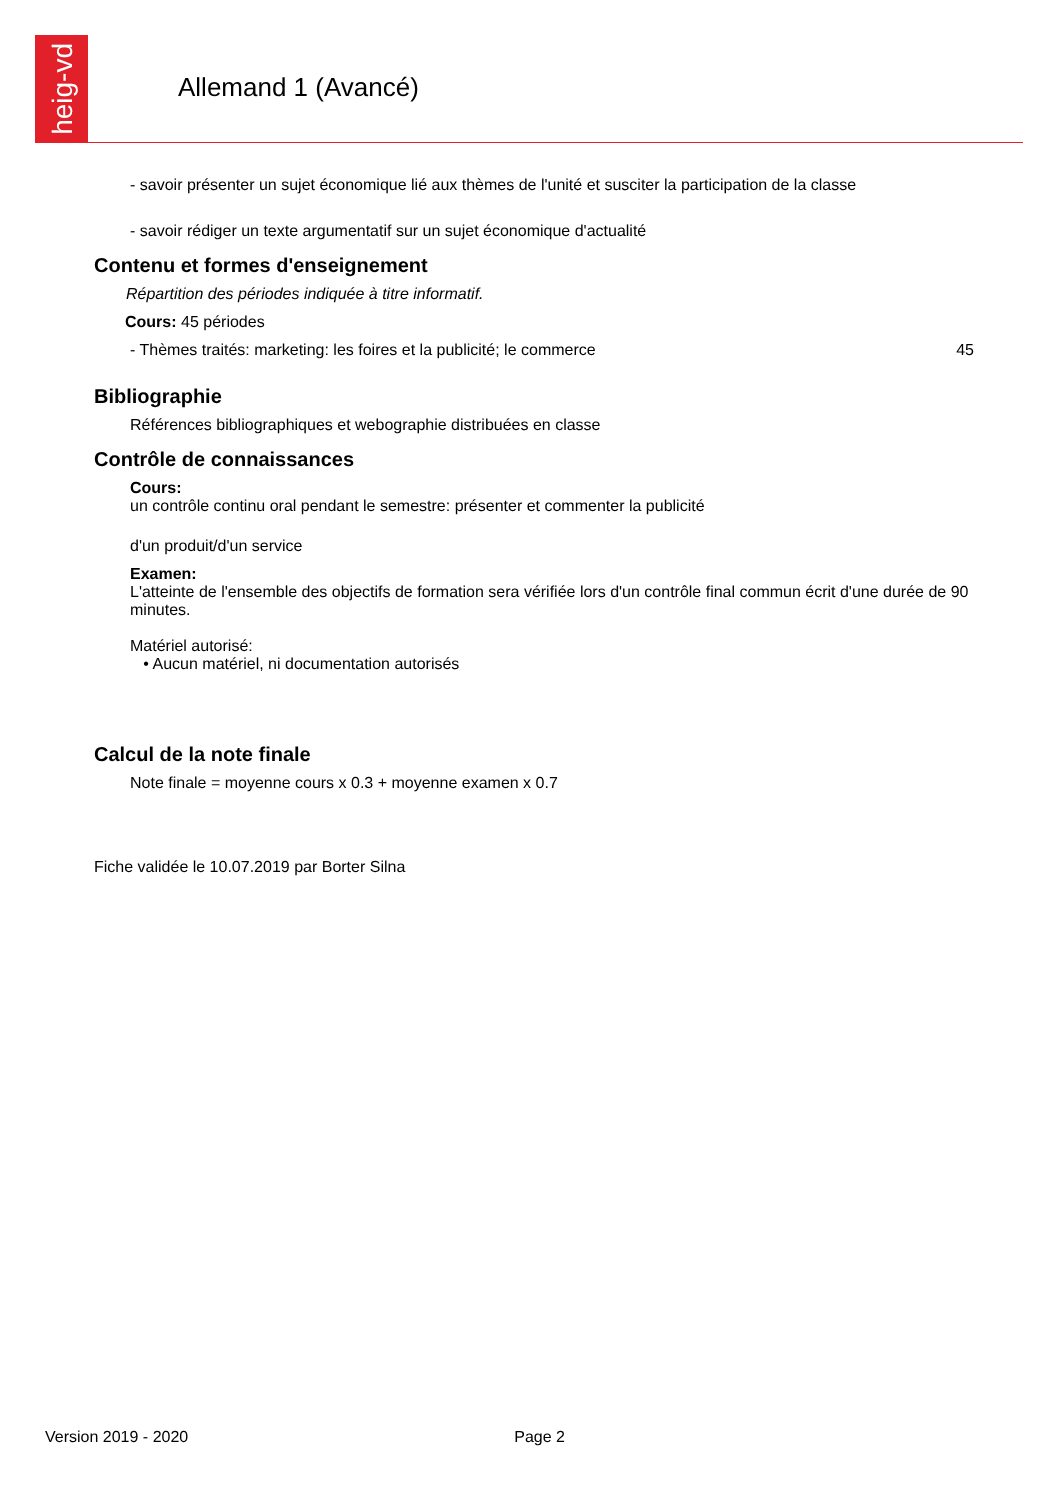heig-vd
Allemand 1 (Avancé)
- savoir présenter un sujet économique lié aux thèmes de l'unité et susciter la participation de la classe
- savoir rédiger un texte argumentatif sur un sujet économique d'actualité
Contenu et formes d'enseignement
Répartition des périodes indiquée à titre informatif.
Cours: 45 périodes
- Thèmes traités: marketing: les foires et la publicité; le commerce 45
Bibliographie
Références bibliographiques et webographie distribuées en classe
Contrôle de connaissances
Cours:
un contrôle continu oral pendant le semestre: présenter et commenter la publicité
d'un produit/d'un service
Examen:
L'atteinte de l'ensemble des objectifs de formation sera vérifiée lors d'un contrôle final commun écrit d'une durée de 90 minutes.
Matériel autorisé:
• Aucun matériel, ni documentation autorisés
Calcul de la note finale
Note finale = moyenne cours x 0.3 + moyenne examen x 0.7
Fiche validée le 10.07.2019 par Borter Silna
Version 2019 - 2020 Page 2